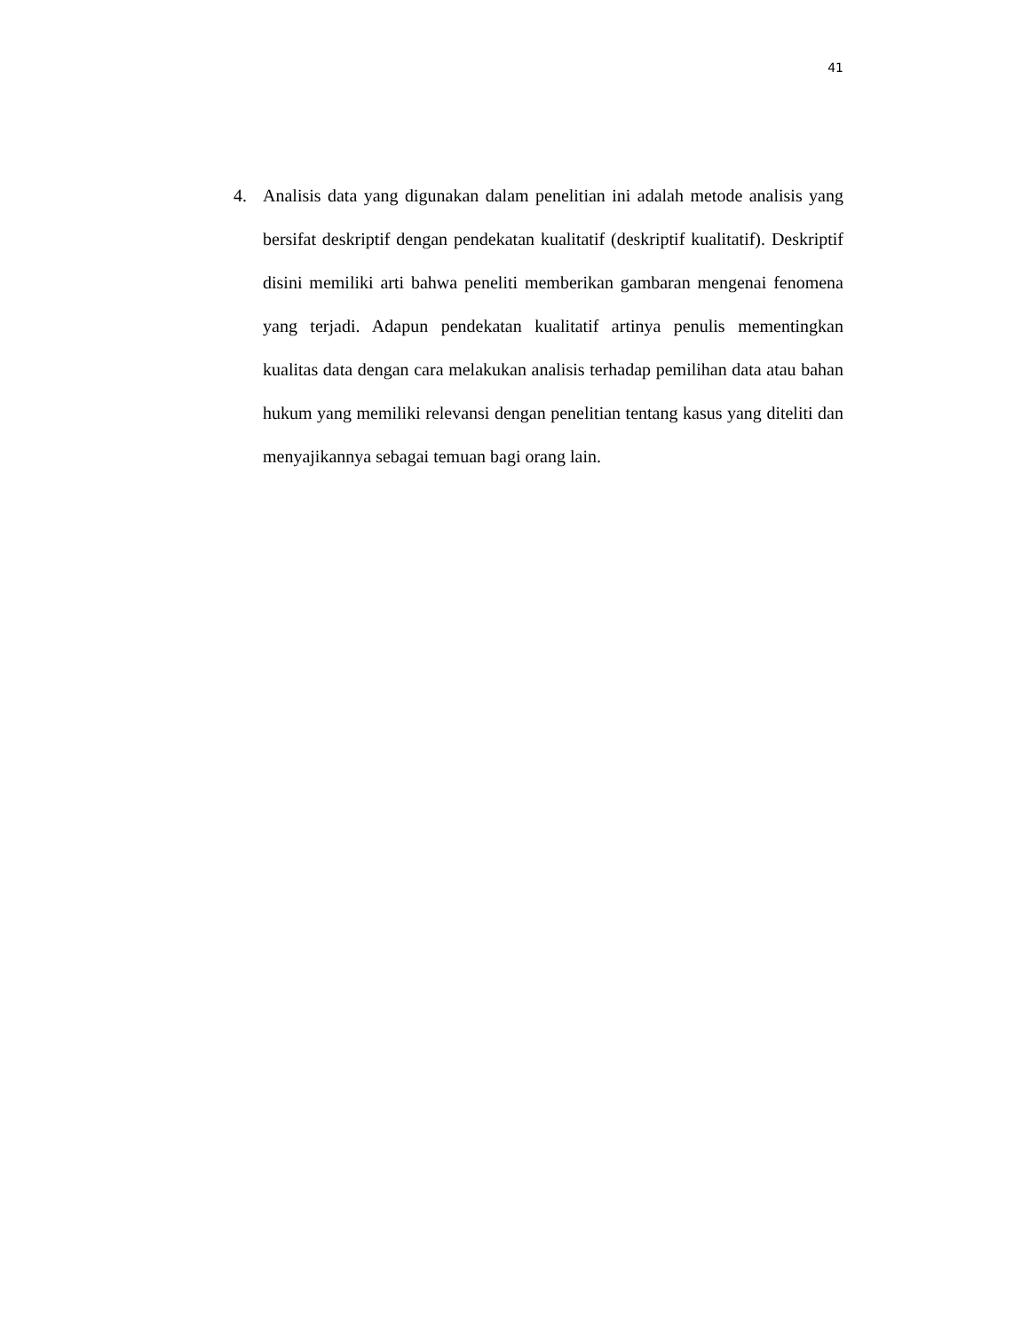41
4. Analisis data yang digunakan dalam penelitian ini adalah metode analisis yang bersifat deskriptif dengan pendekatan kualitatif (deskriptif kualitatif). Deskriptif disini memiliki arti bahwa peneliti memberikan gambaran mengenai fenomena yang terjadi. Adapun pendekatan kualitatif artinya penulis mementingkan kualitas data dengan cara melakukan analisis terhadap pemilihan data atau bahan hukum yang memiliki relevansi dengan penelitian tentang kasus yang diteliti dan menyajikannya sebagai temuan bagi orang lain.